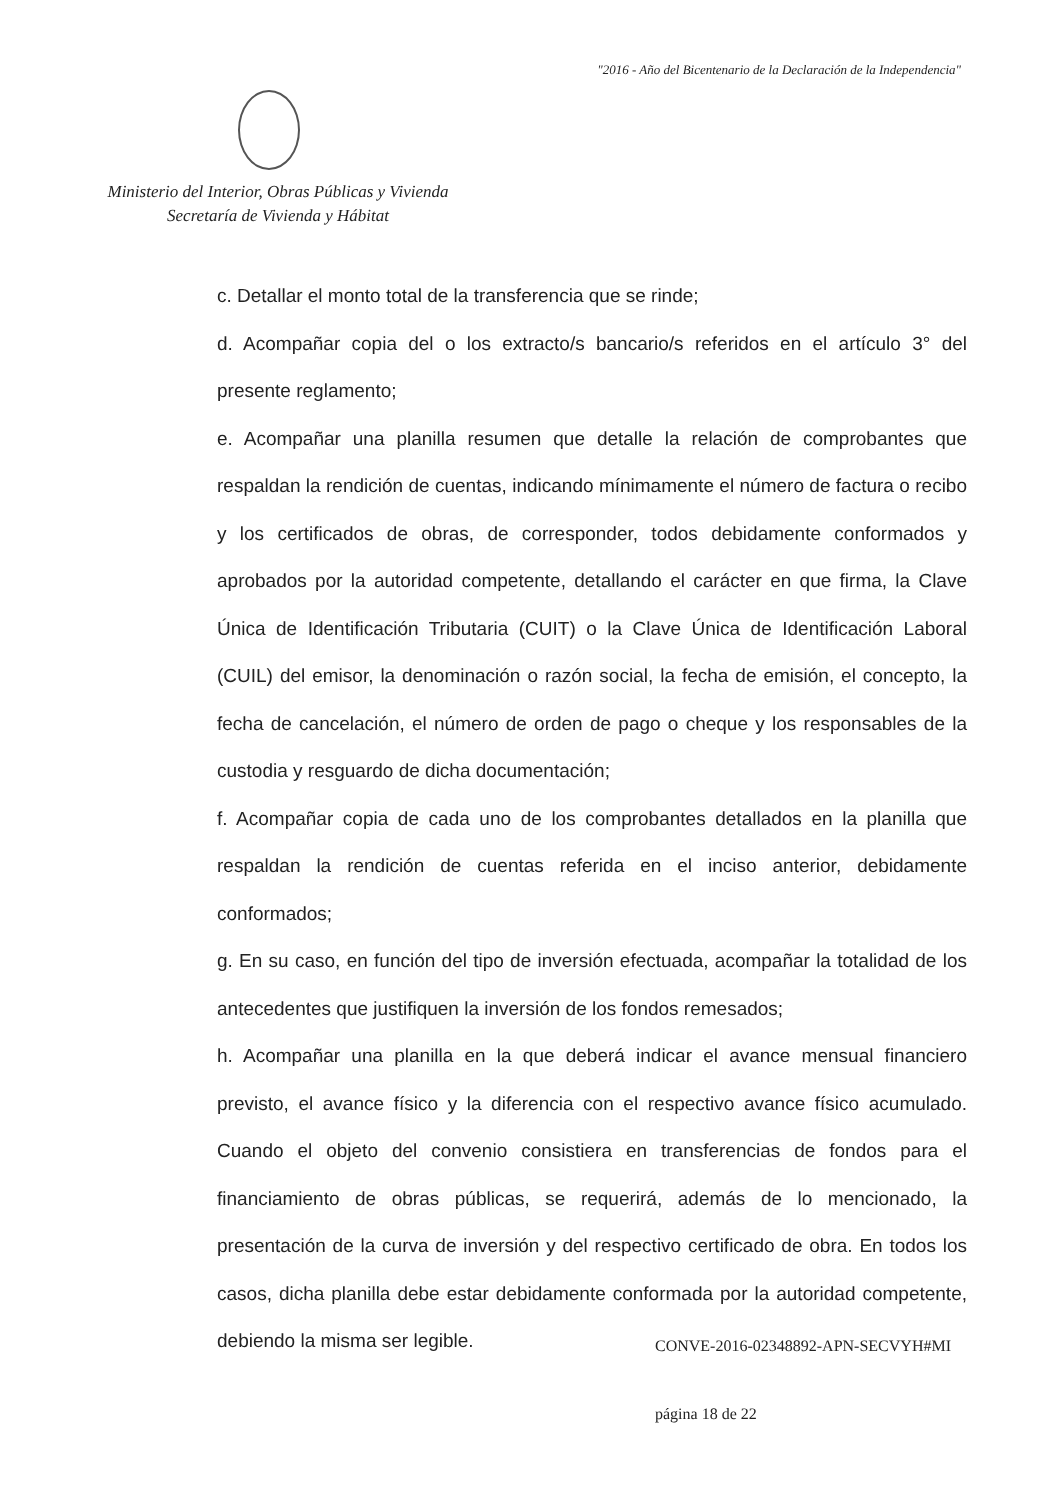"2016 - Año del Bicentenario de la Declaración de la Independencia"
Ministerio del Interior, Obras Públicas y Vivienda
Secretaría de Vivienda y Hábitat
c. Detallar el monto total de la transferencia que se rinde;
d. Acompañar copia del o los extracto/s bancario/s referidos en el artículo 3° del presente reglamento;
e. Acompañar una planilla resumen que detalle la relación de comprobantes que respaldan la rendición de cuentas, indicando mínimamente el número de factura o recibo y los certificados de obras, de corresponder, todos debidamente conformados y aprobados por la autoridad competente, detallando el carácter en que firma, la Clave Única de Identificación Tributaria (CUIT) o la Clave Única de Identificación Laboral (CUIL) del emisor, la denominación o razón social, la fecha de emisión, el concepto, la fecha de cancelación, el número de orden de pago o cheque y los responsables de la custodia y resguardo de dicha documentación;
f. Acompañar copia de cada uno de los comprobantes detallados en la planilla que respaldan la rendición de cuentas referida en el inciso anterior, debidamente conformados;
g. En su caso, en función del tipo de inversión efectuada, acompañar la totalidad de los antecedentes que justifiquen la inversión de los fondos remesados;
h. Acompañar una planilla en la que deberá indicar el avance mensual financiero previsto, el avance físico y la diferencia con el respectivo avance físico acumulado. Cuando el objeto del convenio consistiera en transferencias de fondos para el financiamiento de obras públicas, se requerirá, además de lo mencionado, la presentación de la curva de inversión y del respectivo certificado de obra. En todos los casos, dicha planilla debe estar debidamente conformada por la autoridad competente, debiendo la misma ser legible.
CONVE-2016-02348892-APN-SECVYH#MI
página 18 de 22